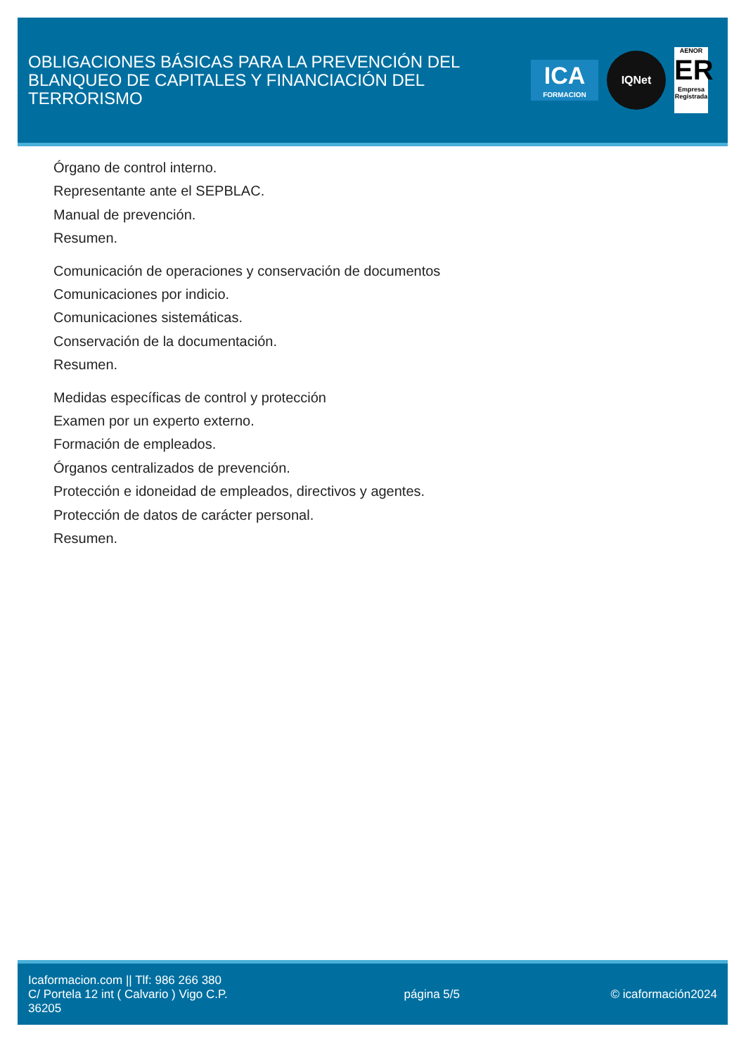OBLIGACIONES BÁSICAS PARA LA PREVENCIÓN DEL BLANQUEO DE CAPITALES Y FINANCIACIÓN DEL TERRORISMO
ICA
FORMACION
IQNet
AENOR
ER
Empresa Registrada
Órgano de control interno.
Representante ante el SEPBLAC.
Manual de prevención.
Resumen.
Comunicación de operaciones y conservación de documentos
Comunicaciones por indicio.
Comunicaciones sistemáticas.
Conservación de la documentación.
Resumen.
Medidas específicas de control y protección
Examen por un experto externo.
Formación de empleados.
Órganos centralizados de prevención.
Protección e idoneidad de empleados, directivos y agentes.
Protección de datos de carácter personal.
Resumen.
Icaformacion.com || Tlf: 986 266 380
C/ Portela 12 int ( Calvario ) Vigo C.P. 36205
página 5/5 © icaformación2024